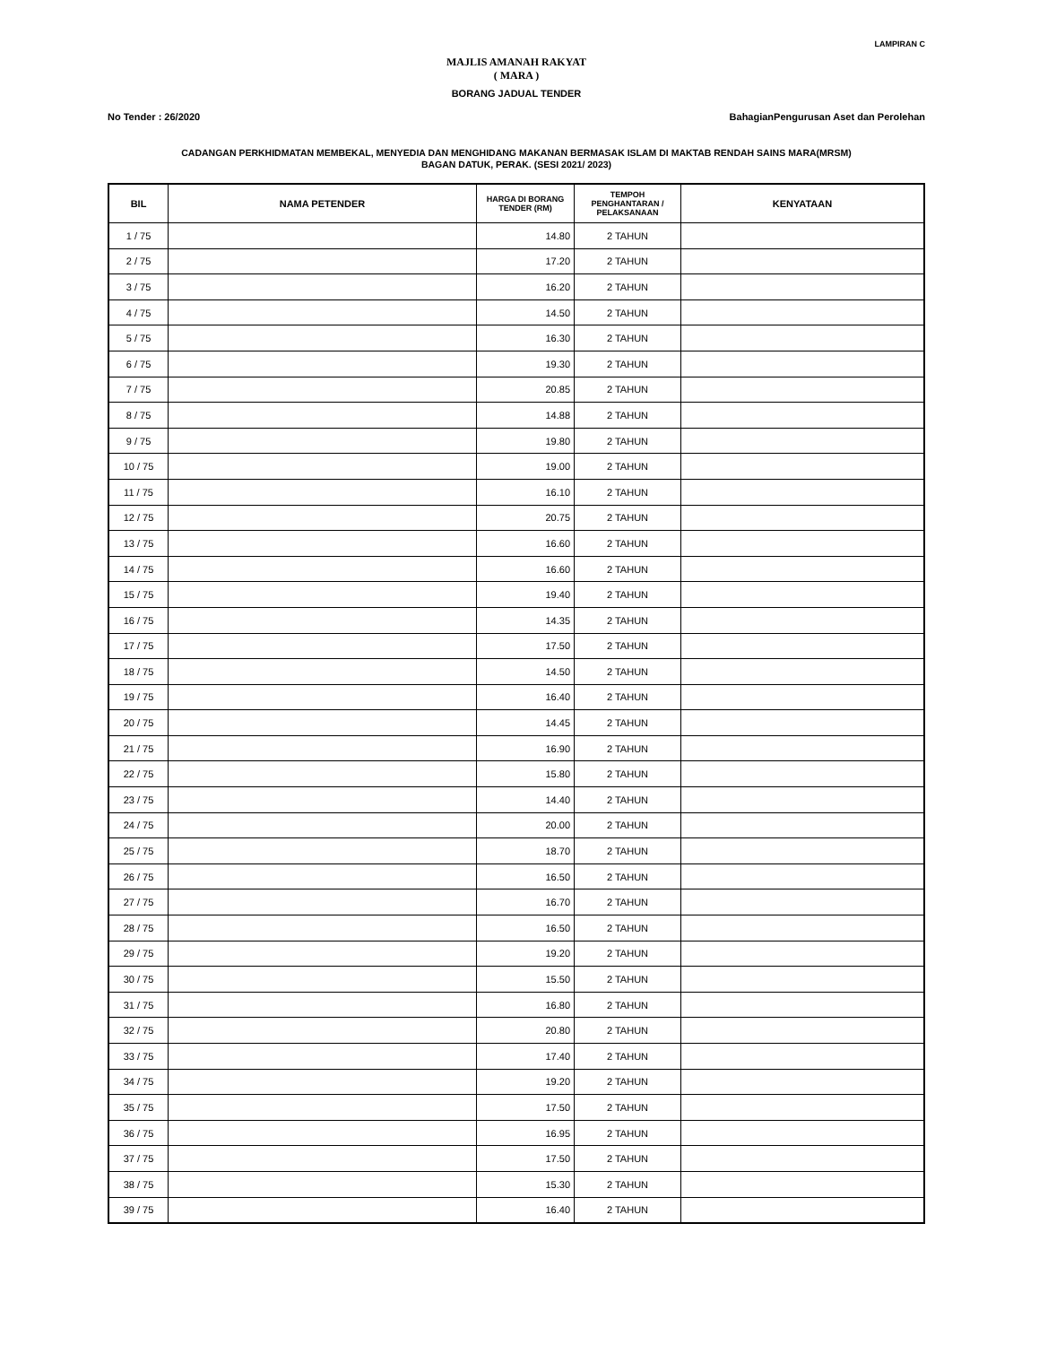LAMPIRAN C
MAJLIS AMANAH RAKYAT
( MARA )
BORANG JADUAL TENDER
No Tender : 26/2020 BahagianPengurusan Aset dan Perolehan
CADANGAN PERKHIDMATAN MEMBEKAL, MENYEDIA DAN MENGHIDANG MAKANAN BERMASAK ISLAM DI MAKTAB RENDAH SAINS MARA(MRSM)
BAGAN DATUK, PERAK. (SESI 2021/ 2023)
| BIL | NAMA PETENDER | HARGA DI BORANG TENDER (RM) | TEMPOH PENGHANTARAN / PELAKSANAAN | KENYATAAN |
| --- | --- | --- | --- | --- |
| 1 / 75 | | 14.80 | 2 TAHUN | |
| 2 / 75 | | 17.20 | 2 TAHUN | |
| 3 / 75 | | 16.20 | 2 TAHUN | |
| 4 / 75 | | 14.50 | 2 TAHUN | |
| 5 / 75 | | 16.30 | 2 TAHUN | |
| 6 / 75 | | 19.30 | 2 TAHUN | |
| 7 / 75 | | 20.85 | 2 TAHUN | |
| 8 / 75 | | 14.88 | 2 TAHUN | |
| 9 / 75 | | 19.80 | 2 TAHUN | |
| 10 / 75 | | 19.00 | 2 TAHUN | |
| 11 / 75 | | 16.10 | 2 TAHUN | |
| 12 / 75 | | 20.75 | 2 TAHUN | |
| 13 / 75 | | 16.60 | 2 TAHUN | |
| 14 / 75 | | 16.60 | 2 TAHUN | |
| 15 / 75 | | 19.40 | 2 TAHUN | |
| 16 / 75 | | 14.35 | 2 TAHUN | |
| 17 / 75 | | 17.50 | 2 TAHUN | |
| 18 / 75 | | 14.50 | 2 TAHUN | |
| 19 / 75 | | 16.40 | 2 TAHUN | |
| 20 / 75 | | 14.45 | 2 TAHUN | |
| 21 / 75 | | 16.90 | 2 TAHUN | |
| 22 / 75 | | 15.80 | 2 TAHUN | |
| 23 / 75 | | 14.40 | 2 TAHUN | |
| 24 / 75 | | 20.00 | 2 TAHUN | |
| 25 / 75 | | 18.70 | 2 TAHUN | |
| 26 / 75 | | 16.50 | 2 TAHUN | |
| 27 / 75 | | 16.70 | 2 TAHUN | |
| 28 / 75 | | 16.50 | 2 TAHUN | |
| 29 / 75 | | 19.20 | 2 TAHUN | |
| 30 / 75 | | 15.50 | 2 TAHUN | |
| 31 / 75 | | 16.80 | 2 TAHUN | |
| 32 / 75 | | 20.80 | 2 TAHUN | |
| 33 / 75 | | 17.40 | 2 TAHUN | |
| 34 / 75 | | 19.20 | 2 TAHUN | |
| 35 / 75 | | 17.50 | 2 TAHUN | |
| 36 / 75 | | 16.95 | 2 TAHUN | |
| 37 / 75 | | 17.50 | 2 TAHUN | |
| 38 / 75 | | 15.30 | 2 TAHUN | |
| 39 / 75 | | 16.40 | 2 TAHUN | |